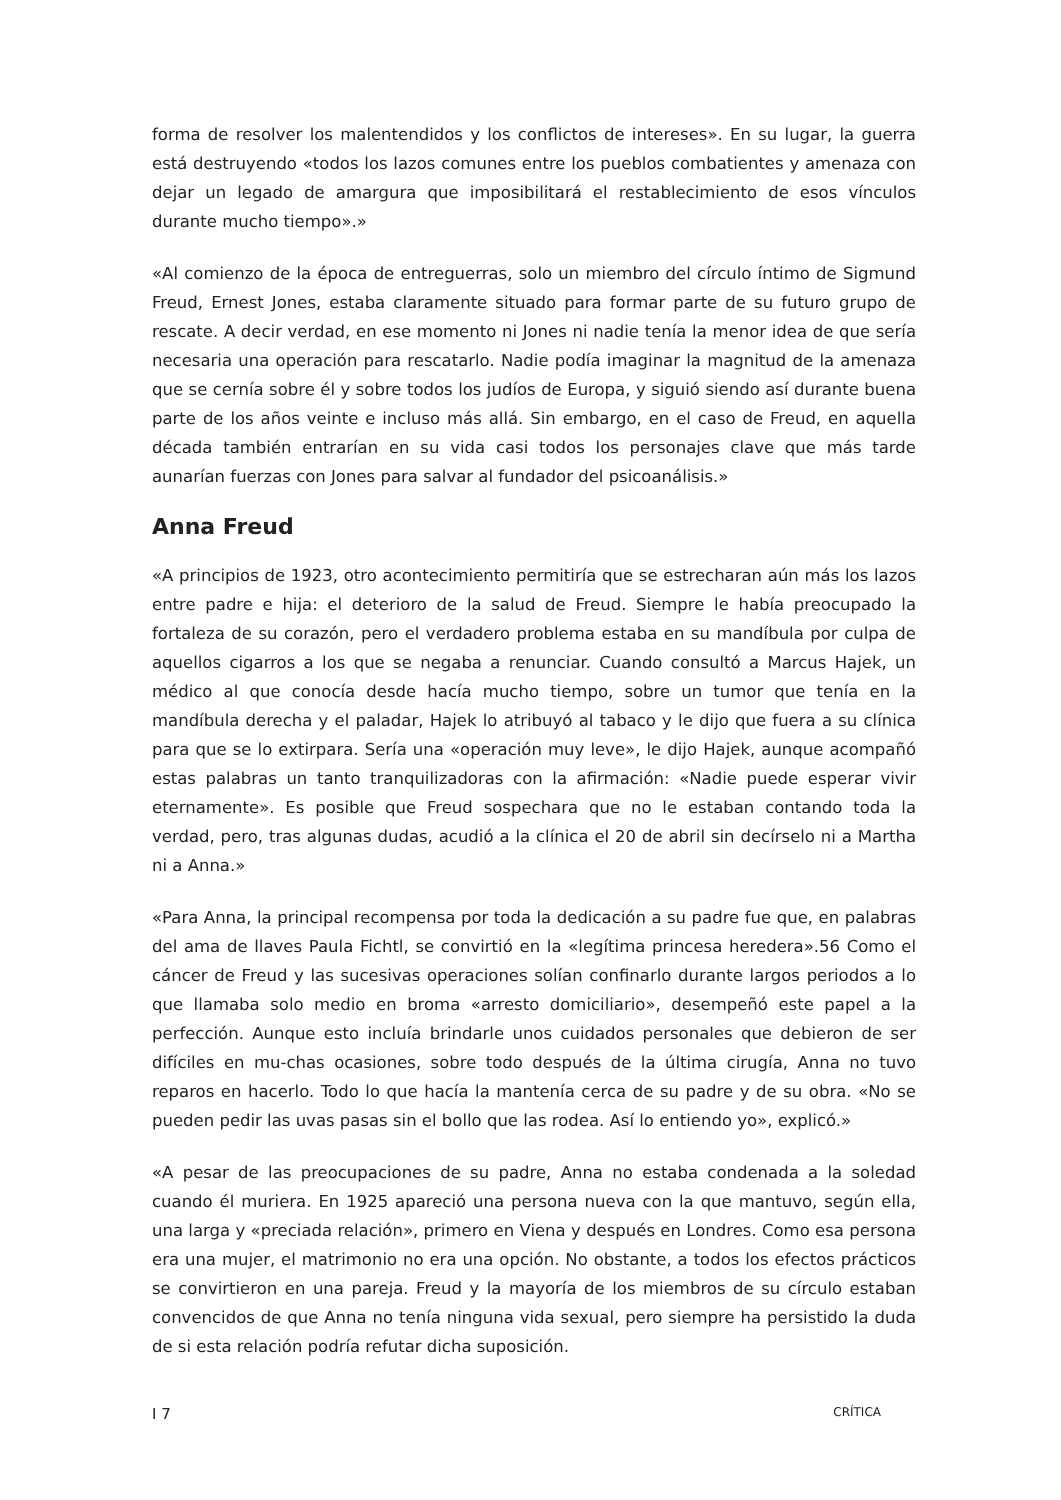forma de resolver los malentendidos y los conflictos de intereses». En su lugar, la guerra está destruyendo «todos los lazos comunes entre los pueblos combatientes y amenaza con dejar un legado de amargura que imposibilitará el restablecimiento de esos vínculos durante mucho tiempo».»
«Al comienzo de la época de entreguerras, solo un miembro del círculo íntimo de Sigmund Freud, Ernest Jones, estaba claramente situado para formar parte de su futuro grupo de rescate. A decir verdad, en ese momento ni Jones ni nadie tenía la menor idea de que sería necesaria una operación para rescatarlo. Nadie podía imaginar la magnitud de la amenaza que se cernía sobre él y sobre todos los judíos de Europa, y siguió siendo así durante buena parte de los años veinte e incluso más allá. Sin embargo, en el caso de Freud, en aquella década también entrarían en su vida casi todos los personajes clave que más tarde aunarían fuerzas con Jones para salvar al fundador del psicoanálisis.»
Anna Freud
«A principios de 1923, otro acontecimiento permitiría que se estrecharan aún más los lazos entre padre e hija: el deterioro de la salud de Freud. Siempre le había preocupado la fortaleza de su corazón, pero el verdadero problema estaba en su mandíbula por culpa de aquellos cigarros a los que se negaba a renunciar. Cuando consultó a Marcus Hajek, un médico al que conocía desde hacía mucho tiempo, sobre un tumor que tenía en la mandíbula derecha y el paladar, Hajek lo atribuyó al tabaco y le dijo que fuera a su clínica para que se lo extirpara. Sería una «operación muy leve», le dijo Hajek, aunque acompañó estas palabras un tanto tranquilizadoras con la afirmación: «Nadie puede esperar vivir eternamente». Es posible que Freud sospechara que no le estaban contando toda la verdad, pero, tras algunas dudas, acudió a la clínica el 20 de abril sin decírselo ni a Martha ni a Anna.»
«Para Anna, la principal recompensa por toda la dedicación a su padre fue que, en palabras del ama de llaves Paula Fichtl, se convirtió en la «legítima princesa heredera».56 Como el cáncer de Freud y las sucesivas operaciones solían confinarlo durante largos periodos a lo que llamaba solo medio en broma «arresto domiciliario», desempeñó este papel a la perfección. Aunque esto incluía brindarle unos cuidados personales que debieron de ser difíciles en mu-chas ocasiones, sobre todo después de la última cirugía, Anna no tuvo reparos en hacerlo. Todo lo que hacía la mantenía cerca de su padre y de su obra. «No se pueden pedir las uvas pasas sin el bollo que las rodea. Así lo entiendo yo», explicó.»
«A pesar de las preocupaciones de su padre, Anna no estaba condenada a la soledad cuando él muriera. En 1925 apareció una persona nueva con la que mantuvo, según ella, una larga y «preciada relación», primero en Viena y después en Londres. Como esa persona era una mujer, el matrimonio no era una opción. No obstante, a todos los efectos prácticos se convirtieron en una pareja. Freud y la mayoría de los miembros de su círculo estaban convencidos de que Anna no tenía ninguna vida sexual, pero siempre ha persistido la duda de si esta relación podría refutar dicha suposición.
I 7 CRÍTICA